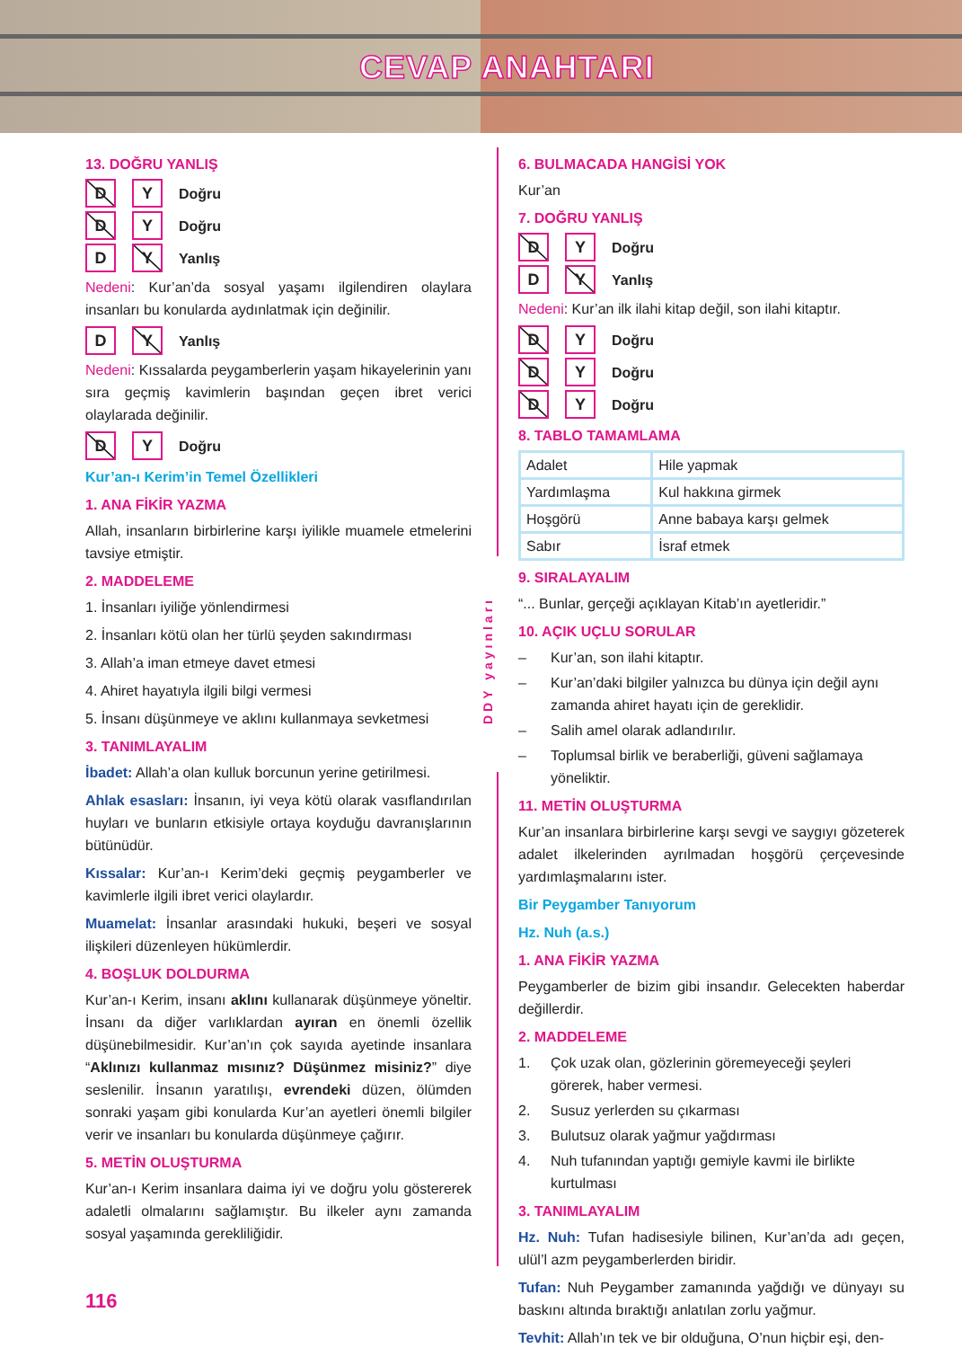CEVAP ANAHTARI
13. DOĞRU YANLIŞ
D Y Doğru
D Y Doğru
D Y Yanlış
Nedeni: Kur’an’da sosyal yaşamı ilgilendiren olaylara insanları bu konularda aydınlatmak için değinilir.
D Y Yanlış
Nedeni: Kıssalarda peygamberlerin yaşam hikayelerinin yanı sıra geçmiş kavimlerin başından geçen ibret verici olaylarada değinilir.
D Y Doğru
Kur’an-ı Kerim’in Temel Özellikleri
1. ANA FİKİR YAZMA
Allah, insanların birbirlerine karşı iyilikle muamele etmelerini tavsiye etmiştir.
2. MADDELEME
1. İnsanları iyiliğe yönlendirmesi
2. İnsanları kötü olan her türlü şeyden sakındırması
3. Allah’a iman etmeye davet etmesi
4. Ahiret hayatıyla ilgili bilgi vermesi
5. İnsanı düşünmeye ve aklını kullanmaya sevketmesi
3. TANIMLAYALIM
İbadet: Allah’a olan kulluk borcunun yerine getirilmesi.
Ahlak esasları: İnsanın, iyi veya kötü olarak vasıflandırılan huyları ve bunların etkisiyle ortaya koyduğu davranışlarının bütünüdür.
Kıssalar: Kur’an-ı Kerim’deki geçmiş peygamberler ve kavimlerle ilgili ibret verici olaylardır.
Muamelat: İnsanlar arasındaki hukuki, beşeri ve sosyal ilişkileri düzenleyen hükümlerdir.
4. BOŞLUK DOLDURMA
Kur’an-ı Kerim, insanı aklını kullanarak düşünmeye yöneltir. İnsanı da diğer varlıklardan ayıran en önemli özellik düşünebilmesidir. Kur’an’ın çok sayıda ayetinde insanlara “Aklınızı kullanmaz mısınız? Düşünmez misiniz?” diye seslenilir. İnsanın yaratılışı, evrendeki düzen, ölümden sonraki yaşam gibi konularda Kur’an ayetleri önemli bilgiler verir ve insanları bu konularda düşünmeye çağırır.
5. METİN OLUŞTURMA
Kur’an-ı Kerim insanlara daima iyi ve doğru yolu göstererek adaletli olmalarını sağlamıştır. Bu ilkeler aynı zamanda sosyal yaşamında gerekliliğidir.
116
DDY yayınları
6. BULMACADA HANGİSİ YOK
Kur’an
7. DOĞRU YANLIŞ
D Y Doğru
D Y Yanlış
Nedeni: Kur’an ilk ilahi kitap değil, son ilahi kitaptır.
D Y Doğru
D Y Doğru
D Y Doğru
8. TABLO TAMAMLAMA
| Adalet | Hile yapmak |
| Yardımlaşma | Kul hakkına girmek |
| Hoşgörü | Anne babaya karşı gelmek |
| Sabır | İsraf etmek |
9. SIRALAYALIM
“... Bunlar, gerçeği açıklayan Kitab’ın ayetleridir.”
10. AÇIK UÇLU SORULAR
– Kur’an, son ilahi kitaptır.
– Kur’an’daki bilgiler yalnızca bu dünya için değil aynı zamanda ahiret hayatı için de gereklidir.
– Salih amel olarak adlandırılır.
– Toplumsal birlik ve beraberliği, güveni sağlamaya yöneliktir.
11. METİN OLUŞTURMA
Kur’an insanlara birbirlerine karşı sevgi ve saygıyı gözeterek adalet ilkelerinden ayrılmadan hoşgörü çerçevesinde yardımlaşmalarını ister.
Bir Peygamber Tanıyorum
Hz. Nuh (a.s.)
1. ANA FİKİR YAZMA
Peygamberler de bizim gibi insandır. Gelecekten haberdar değillerdir.
2. MADDELEME
1. Çok uzak olan, gözlerinin göremeyeceği şeyleri görerek, haber vermesi.
2. Susuz yerlerden su çıkarması
3. Bulutsuz olarak yağmur yağdırması
4. Nuh tufanından yaptığı gemiyle kavmi ile birlikte kurtulması
3. TANIMLAYALIM
Hz. Nuh: Tufan hadisesiyle bilinen, Kur’an’da adı geçen, ulül’l azm peygamberlerden biridir.
Tufan: Nuh Peygamber zamanında yağdığı ve dünyayı su baskını altında bıraktığı anlatılan zorlu yağmur.
Tevhit: Allah’ın tek ve bir olduğuna, O’nun hiçbir eşi, den-